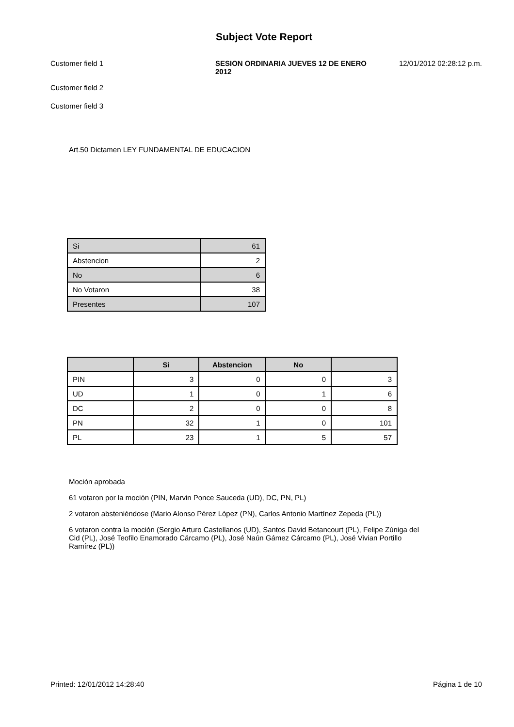Subject Vote Report
Customer field 1 SESION ORDINARIA JUEVES 12 DE ENERO 2012
12/01/2012 02:28:12 p.m.
Customer field 2
Customer field 3
Art.50 Dictamen LEY FUNDAMENTAL DE EDUCACION
| Si | 61 |
| Abstencion | 2 |
| No | 6 |
| No Votaron | 38 |
| Presentes | 107 |
| | Si | Abstencion | No | |
| --- | --- | --- | --- | --- |
| PIN | 3 | 0 | 0 | 3 |
| UD | 1 | 0 | 1 | 6 |
| DC | 2 | 0 | 0 | 8 |
| PN | 32 | 1 | 0 | 101 |
| PL | 23 | 1 | 5 | 57 |
Moción aprobada
61 votaron por la moción (PIN, Marvin Ponce Sauceda (UD), DC, PN, PL)
2 votaron absteniéndose (Mario Alonso Pérez López (PN), Carlos Antonio Martínez Zepeda (PL))
6 votaron contra la moción (Sergio Arturo Castellanos (UD), Santos David Betancourt (PL), Felipe Zúniga del Cid (PL), José Teofilo Enamorado Cárcamo (PL), José Naún Gámez Cárcamo (PL), José Vivian Portillo Ramírez (PL))
Printed: 12/01/2012 14:28:40 Página 1 de 10